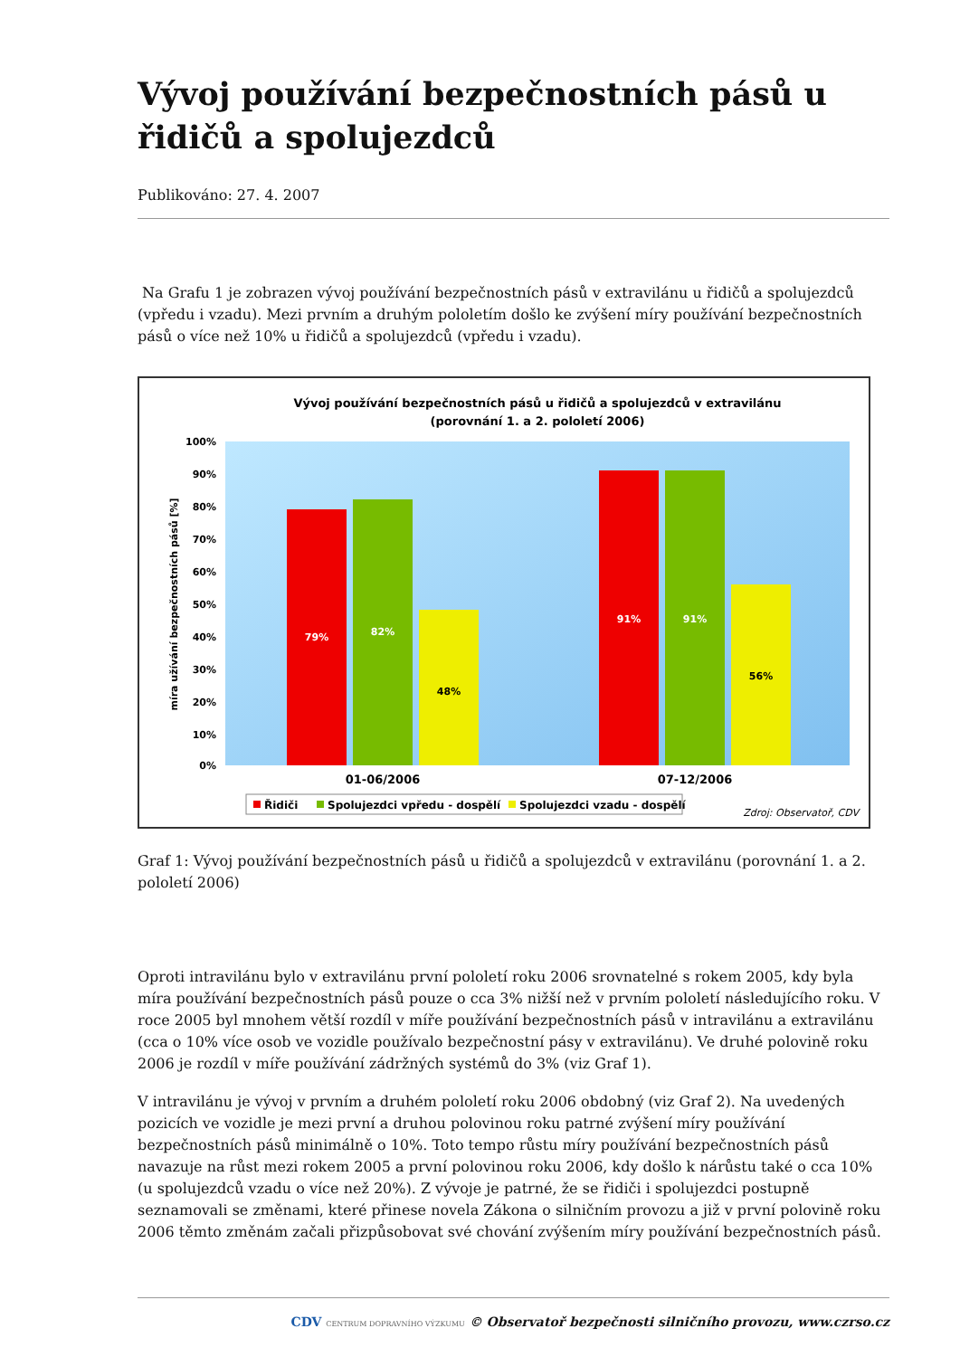Vývoj používání bezpečnostních pásů u řidičů a spolujezdců
Publikováno: 27. 4. 2007
Na Grafu 1 je zobrazen vývoj používání bezpečnostních pásů v extravilánu u řidičů a spolujezdců (vpředu i vzadu). Mezi prvním a druhým pololetím došlo ke zvýšení míry používání bezpečnostních pásů o více než 10% u řidičů a spolujezdců (vpředu i vzadu).
Vývoj používání bezpečnostních pásů u řidičů a spolujezdců v extravilánu
(porovnání 1. a 2. pololetí 2006)
100%
90%
80%
70%
60%
50%
40%
30%
20%
10%
0%
míra užívání bezpečnostních pásů [%]
79%
82%
48%
91%
91%
56%
01-06/2006
07-12/2006
Řidiči
Spolujezdci vpředu - dospělí
Spolujezdci vzadu - dospělí
Zdroj: Observatoř, CDV
Graf 1: Vývoj používání bezpečnostních pásů u řidičů a spolujezdců v extravilánu (porovnání 1. a 2. pololetí 2006)
Oproti intravilánu bylo v extravilánu první pololetí roku 2006 srovnatelné s rokem 2005, kdy byla míra používání bezpečnostních pásů pouze o cca 3% nižší než v prvním pololetí následujícího roku. V roce 2005 byl mnohem větší rozdíl v míře používání bezpečnostních pásů v intravilánu a extravilánu (cca o 10% více osob ve vozidle používalo bezpečnostní pásy v extravilánu). Ve druhé polovině roku 2006 je rozdíl v míře používání zádržných systémů do 3% (viz Graf 1).
V intravilánu je vývoj v prvním a druhém pololetí roku 2006 obdobný (viz Graf 2). Na uvedených pozicích ve vozidle je mezi první a druhou polovinou roku patrné zvýšení míry používání bezpečnostních pásů minimálně o 10%. Toto tempo růstu míry používání bezpečnostních pásů navazuje na růst mezi rokem 2005 a první polovinou roku 2006, kdy došlo k nárůstu také o cca 10% (u spolujezdců vzadu o více než 20%). Z vývoje je patrné, že se řidiči i spolujezdci postupně seznamovali se změnami, které přinese novela Zákona o silničním provozu a již v první polovině roku 2006 těmto změnám začali přizpůsobovat své chování zvýšením míry používání bezpečnostních pásů.
CDV CENTRUM DOPRAVNÍHO VÝZKUMU © Observatoř bezpečnosti silničního provozu, www.czrso.cz